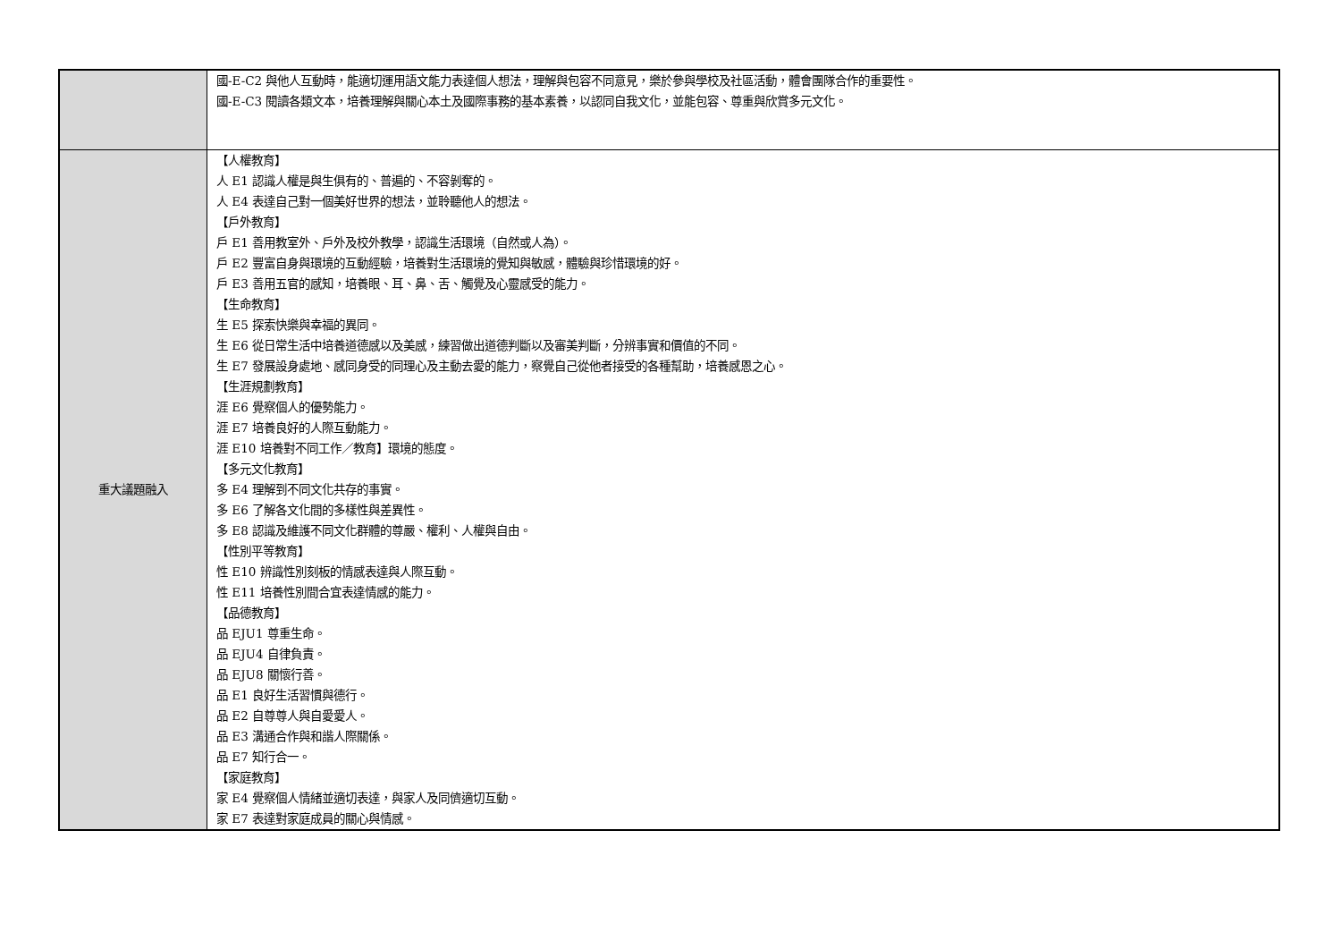| | 國-E-C2 與他人互動時，能適切運用語文能力表達個人想法，理解與包容不同意見，樂於參與學校及社區活動，體會團隊合作的重要性。 國-E-C3 閱讀各類文本，培養理解與關心本土及國際事務的基本素養，以認同自我文化，並能包容、尊重與欣賞多元文化。 |
| 重大議題融入 | 【人權教育】 人 E1 認識人權是與生俱有的、普遍的、不容剝奪的。 人 E4 表達自己對一個美好世界的想法，並聆聽他人的想法。 【戶外教育】 戶 E1 善用教室外、戶外及校外教學，認識生活環境（自然或人為）。 戶 E2 豐富自身與環境的互動經驗，培養對生活環境的覺知與敏感，體驗與珍惜環境的好。 戶 E3 善用五官的感知，培養眼、耳、鼻、舌、觸覺及心靈感受的能力。 【生命教育】 生 E5 探索快樂與幸福的異同。 生 E6 從日常生活中培養道德感以及美感，練習做出道德判斷以及審美判斷，分辨事實和價值的不同。 生 E7 發展設身處地、感同身受的同理心及主動去愛的能力，察覺自己從他者接受的各種幫助，培養感恩之心。 【生涯規劃教育】 涯 E6 覺察個人的優勢能力。 涯 E7 培養良好的人際互動能力。 涯 E10 培養對不同工作／教育】環境的態度。 【多元文化教育】 多 E4 理解到不同文化共存的事實。 多 E6 了解各文化間的多樣性與差異性。 多 E8 認識及維護不同文化群體的尊嚴、權利、人權與自由。 【性別平等教育】 性 E10 辨識性別刻板的情感表達與人際互動。 性 E11 培養性別間合宜表達情感的能力。 【品德教育】 品 EJU1 尊重生命。 品 EJU4 自律負責。 品 EJU8 關懷行善。 品 E1 良好生活習慣與德行。 品 E2 自尊尊人與自愛愛人。 品 E3 溝通合作與和諧人際關係。 品 E7 知行合一。 【家庭教育】 家 E4 覺察個人情緒並適切表達，與家人及同儕適切互動。 家 E7 表達對家庭成員的關心與情感。 |